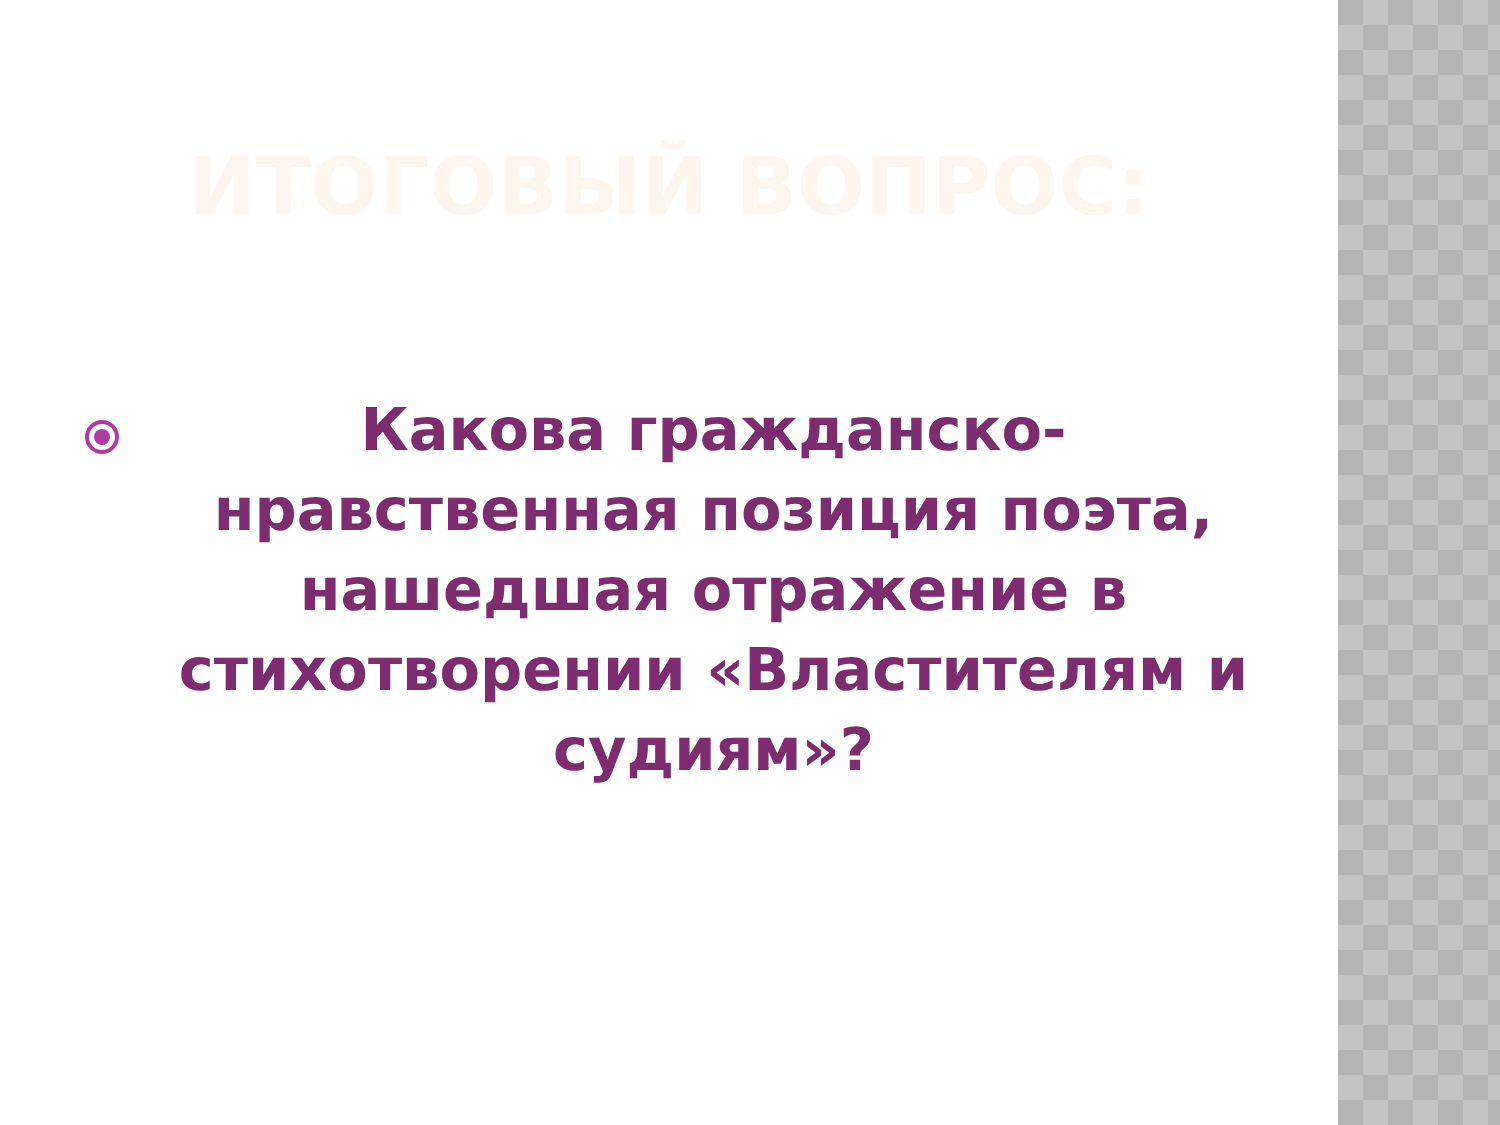ИТОГОВЫЙ ВОПРОС:
Какова гражданско-нравственная позиция поэта, нашедшая отражение в стихотворении «Властителям и судиям»?